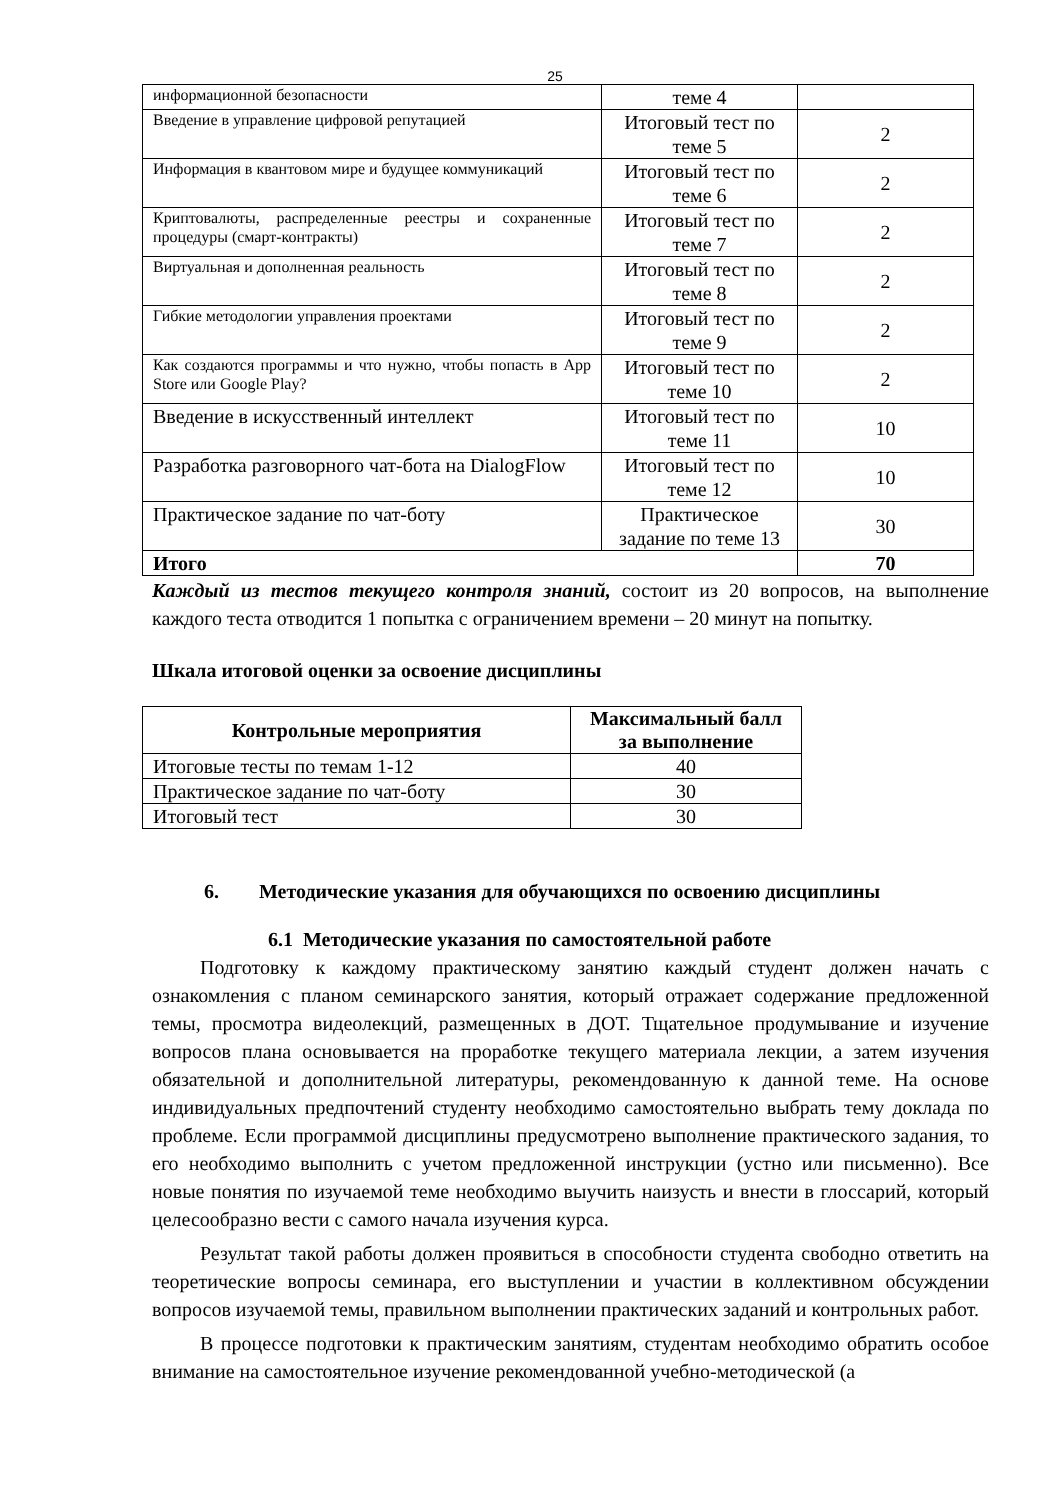25
| информационной безопасности | теме 4 | |
| Введение в управление цифровой репутацией | Итоговый тест по теме 5 | 2 |
| Информация в квантовом мире и будущее коммуникаций | Итоговый тест по теме 6 | 2 |
| Криптовалюты, распределенные реестры и сохраненные процедуры (смарт-контракты) | Итоговый тест по теме 7 | 2 |
| Виртуальная и дополненная реальность | Итоговый тест по теме 8 | 2 |
| Гибкие методологии управления проектами | Итоговый тест по теме 9 | 2 |
| Как создаются программы и что нужно, чтобы попасть в App Store или Google Play? | Итоговый тест по теме 10 | 2 |
| Введение в искусственный интеллект | Итоговый тест по теме 11 | 10 |
| Разработка разговорного чат-бота на DialogFlow | Итоговый тест по теме 12 | 10 |
| Практическое задание по чат-боту | Практическое задание по теме 13 | 30 |
| Итого | | 70 |
Каждый из тестов текущего контроля знаний, состоит из 20 вопросов, на выполнение каждого теста отводится 1 попытка с ограничением времени – 20 минут на попытку.
Шкала итоговой оценки за освоение дисциплины
| Контрольные мероприятия | Максимальный балл за выполнение |
| --- | --- |
| Итоговые тесты по темам 1-12 | 40 |
| Практическое задание по чат-боту | 30 |
| Итоговый тест | 30 |
6. Методические указания для обучающихся по освоению дисциплины
6.1 Методические указания по самостоятельной работе
Подготовку к каждому практическому занятию каждый студент должен начать с ознакомления с планом семинарского занятия, который отражает содержание предложенной темы, просмотра видеолекций, размещенных в ДОТ. Тщательное продумывание и изучение вопросов плана основывается на проработке текущего материала лекции, а затем изучения обязательной и дополнительной литературы, рекомендованную к данной теме. На основе индивидуальных предпочтений студенту необходимо самостоятельно выбрать тему доклада по проблеме. Если программой дисциплины предусмотрено выполнение практического задания, то его необходимо выполнить с учетом предложенной инструкции (устно или письменно). Все новые понятия по изучаемой теме необходимо выучить наизусть и внести в глоссарий, который целесообразно вести с самого начала изучения курса.
Результат такой работы должен проявиться в способности студента свободно ответить на теоретические вопросы семинара, его выступлении и участии в коллективном обсуждении вопросов изучаемой темы, правильном выполнении практических заданий и контрольных работ.
В процессе подготовки к практическим занятиям, студентам необходимо обратить особое внимание на самостоятельное изучение рекомендованной учебно-методической (а